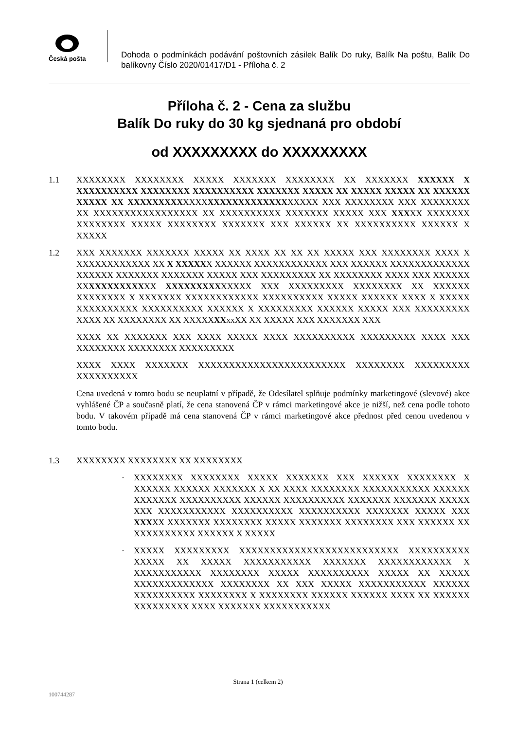Česká pošta
Dohoda o podmínkách podávání poštovních zásilek Balík Do ruky, Balík Na poštu, Balík Do balíkovny Číslo 2020/01417/D1 - Příloha č. 2
Příloha č. 2 - Cena za službu
Balík Do ruky do 30 kg sjednaná pro období
od XXXXXXXXX do XXXXXXXXX
1.1 XXXXXXXX XXXXXXXX XXXXX XXXXXXX XXXXXXXX XX XXXXXXX XXXXXX X XXXXXXXXXX XXXXXXXX XXXXXXXXXX XXXXXXX XXXXX XX XXXXX XXXXX XX XXXXXX XXXXX XX XXXXXXXXXXXXXXXXXXXXXXXXXXXXXXX XXX XXXXXXXX XXX XXXXXXXX XX XXXXXXXXXXXXXXXXX XX XXXXXXXXXX XXXXXXX XXXXX XXX XXXXX XXXXXXX XXXXXXXX XXXXX XXXXXXXX XXXXXXX XXX XXXXXX XX XXXXXXXXXX XXXXXX X XXXXX
1.2 XXX XXXXXXX XXXXXXX XXXXX XX XXXX XX XX XX XXXXX XXX XXXXXXXX XXXX X XXXXXXXXXXXX XX X XXXXXX XXXXXX XXXXXXXXXXXX XXX XXXXXX XXXXXXXXXXXXX XXXXXX XXXXXXX XXXXXXX XXXXX XXX XXXXXXXXX XX XXXXXXXX XXXX XXX XXXXXX XXXXXXXXXXXXX XXXXXXXXXXXXXX XXX XXXXXXXXX XXXXXXXX XX XXXXXX XXXXXXXX X XXXXXXX XXXXXXXXXXXX XXXXXXXXXX XXXXX XXXXXX XXXX X XXXXX XXXXXXXXXX XXXXXXXXXX XXXXXX X XXXXXXXXX XXXXXX XXXXX XXX XXXXXXXXX XXXX XX XXXXXXXX XX XXXXXXXxxXX XX XXXXX XXX XXXXXXX XXX
XXXX XX XXXXXXX XXX XXXX XXXXX XXXX XXXXXXXXXX XXXXXXXXX XXXX XXX XXXXXXXX XXXXXXXX XXXXXXXXX
XXXX XXXX XXXXXXX XXXXXXXXXXXXXXXXXXXXXXXX XXXXXXXX XXXXXXXXX XXXXXXXXXX
Cena uvedená v tomto bodu se neuplatní v případě, že Odesílatel splňuje podmínky marketingové (slevové) akce vyhlášené ČP a současně platí, že cena stanovená ČP v rámci marketingové akce je nižší, než cena podle tohoto bodu. V takovém případě má cena stanovená ČP v rámci marketingové akce přednost před cenou uvedenou v tomto bodu.
1.3 XXXXXXXX XXXXXXXX XX XXXXXXXX
· XXXXXXXX XXXXXXXX XXXXX XXXXXXX XXX XXXXXX XXXXXXXX X XXXXXX XXXXXX XXXXXXX X XX XXXX XXXXXXXX XXXXXXXXXXX XXXXXX XXXXXXX XXXXXXXXXX XXXXXX XXXXXXXXXX XXXXXXX XXXXXXX XXXXX XXX XXXXXXXXXXX XXXXXXXXXX XXXXXXXXXX XXXXXXX XXXXX XXX XXXXX XXXXXXX XXXXXXXX XXXXX XXXXXXX XXXXXXXX XXX XXXXXX XX XXXXXXXXXX XXXXXX X XXXXX
· XXXXX XXXXXXXXX XXXXXXXXXXXXXXXXXXXXXXXXXX XXXXXXXXXX XXXXX XX XXXXX XXXXXXXXXXX XXXXXXX XXXXXXXXXXXX X XXXXXXXXXXX XXXXXXXX XXXXX XXXXXXXXXX XXXXX XX XXXXX XXXXXXXXXXXXX XXXXXXXX XX XXX XXXXX XXXXXXXXXXX XXXXXX XXXXXXXXXX XXXXXXXX X XXXXXXXX XXXXXX XXXXXX XXXX XX XXXXXX XXXXXXXXX XXXX XXXXXXX XXXXXXXXXXX
Strana 1 (celkem 2)
100744287